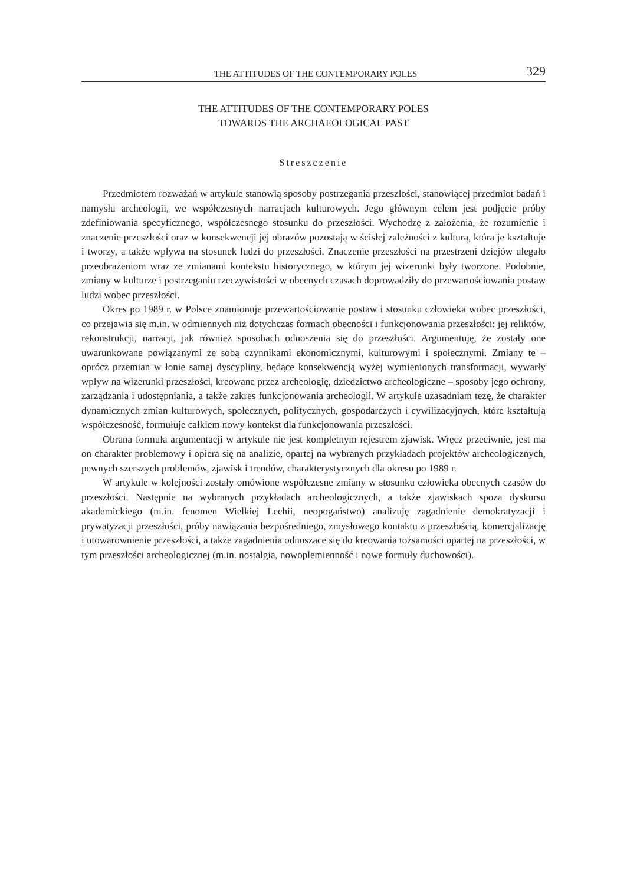THE ATTITUDES OF THE CONTEMPORARY POLES 329
THE ATTITUDES OF THE CONTEMPORARY POLES
TOWARDS THE ARCHAEOLOGICAL PAST
Streszczenie
Przedmiotem rozważań w artykule stanowią sposoby postrzegania przeszłości, stanowiącej przedmiot badań i namysłu archeologii, we współczesnych narracjach kulturowych. Jego głównym celem jest podjęcie próby zdefiniowania specyficznego, współczesnego stosunku do przeszłości. Wychodzę z założenia, że rozumienie i znaczenie przeszłości oraz w konsekwencji jej obrazów pozostają w ścisłej zależności z kulturą, która je kształtuje i tworzy, a także wpływa na stosunek ludzi do przeszłości. Znaczenie przeszłości na przestrzeni dziejów ulegało przeobrażeniom wraz ze zmianami kontekstu historycznego, w którym jej wizerunki były tworzone. Podobnie, zmiany w kulturze i postrzeganiu rzeczywistości w obecnych czasach doprowadziły do przewartościowania postaw ludzi wobec przeszłości.
Okres po 1989 r. w Polsce znamionuje przewartościowanie postaw i stosunku człowieka wobec przeszłości, co przejawia się m.in. w odmiennych niż dotychczas formach obecności i funkcjonowania przeszłości: jej reliktów, rekonstrukcji, narracji, jak również sposobach odnoszenia się do przeszłości. Argumentuję, że zostały one uwarunkowane powiązanymi ze sobą czynnikami ekonomicznymi, kulturowymi i społecznymi. Zmiany te – oprócz przemian w łonie samej dyscypliny, będące konsekwencją wyżej wymienionych transformacji, wywarły wpływ na wizerunki przeszłości, kreowane przez archeologię, dziedzictwo archeologiczne – sposoby jego ochrony, zarządzania i udostępniania, a także zakres funkcjonowania archeologii. W artykule uzasadniam tezę, że charakter dynamicznych zmian kulturowych, społecznych, politycznych, gospodarczych i cywilizacyjnych, które kształtują współczesność, formułuje całkiem nowy kontekst dla funkcjonowania przeszłości.
Obrana formuła argumentacji w artykule nie jest kompletnym rejestrem zjawisk. Wręcz przeciwnie, jest ma on charakter problemowy i opiera się na analizie, opartej na wybranych przykładach projektów archeologicznych, pewnych szerszych problemów, zjawisk i trendów, charakterystycznych dla okresu po 1989 r.
W artykule w kolejności zostały omówione współczesne zmiany w stosunku człowieka obecnych czasów do przeszłości. Następnie na wybranych przykładach archeologicznych, a także zjawiskach spoza dyskursu akademickiego (m.in. fenomen Wielkiej Lechii, neopogaństwo) analizuję zagadnienie demokratyzacji i prywatyzacji przeszłości, próby nawiązania bezpośredniego, zmysłowego kontaktu z przeszłością, komercjalizację i utowarownienie przeszłości, a także zagadnienia odnoszące się do kreowania tożsamości opartej na przeszłości, w tym przeszłości archeologicznej (m.in. nostalgia, nowoplemienność i nowe formuły duchowości).